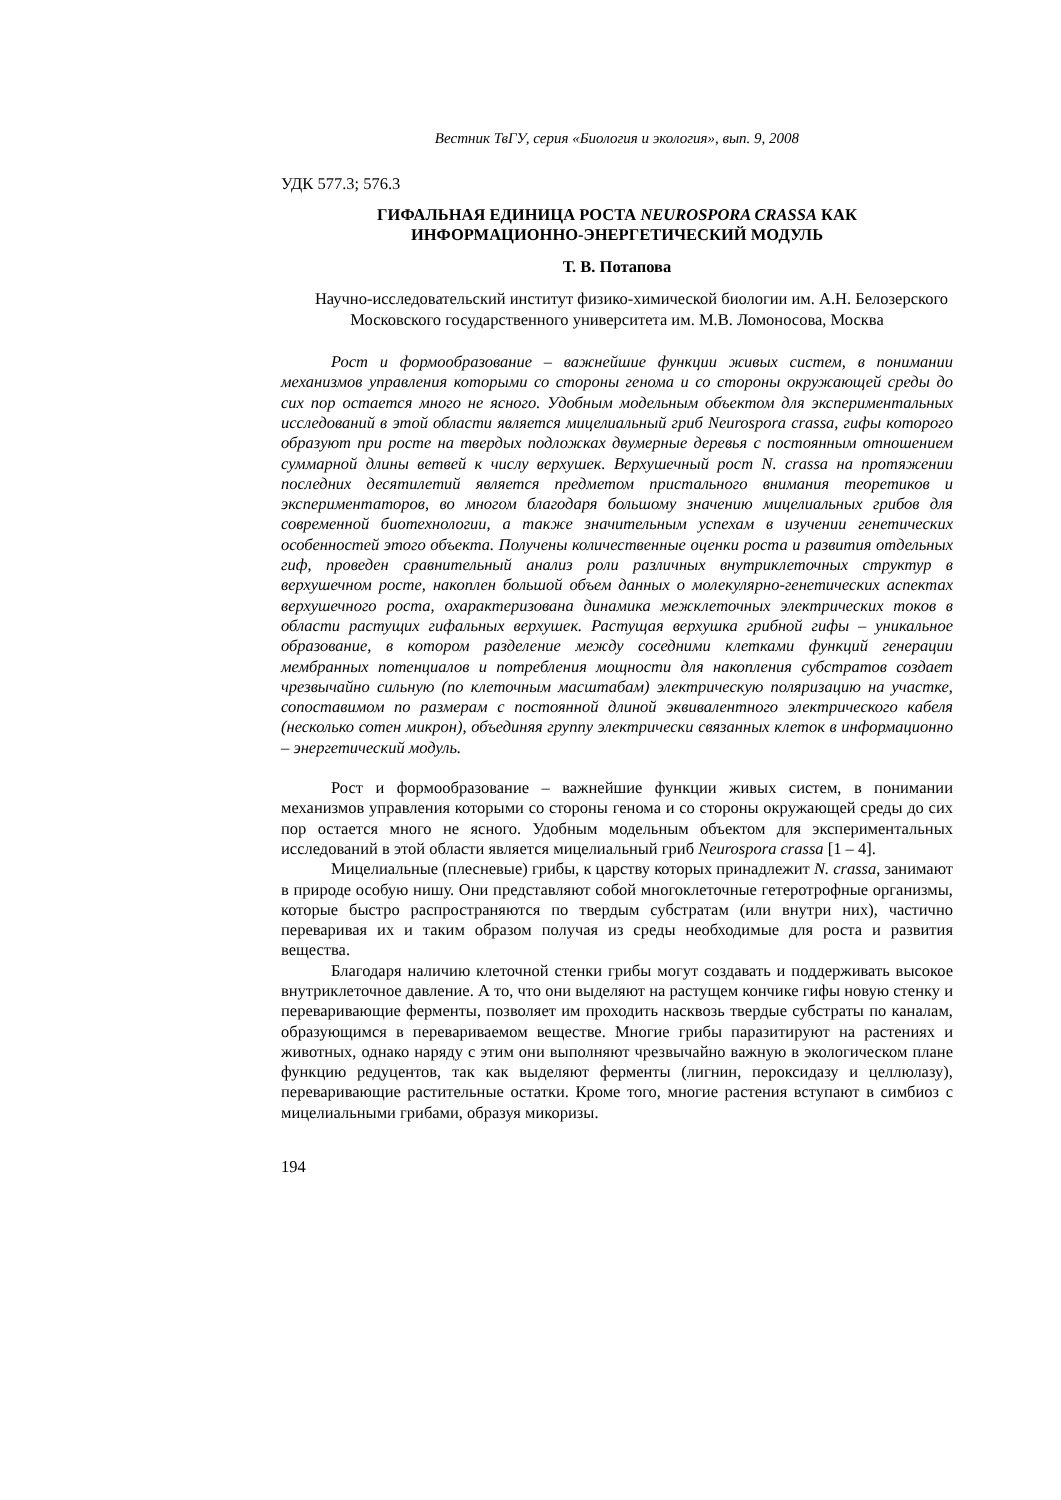Вестник ТвГУ, серия «Биология и экология», вып. 9, 2008
УДК 577.3; 576.3
ГИФАЛЬНАЯ ЕДИНИЦА РОСТА NEUROSPORA CRASSA КАК
ИНФОРМАЦИОННО-ЭНЕРГЕТИЧЕСКИЙ МОДУЛЬ
Т. В. Потапова
Научно-исследовательский институт физико-химической биологии им. А.Н. Белозерского Московского государственного университета им. М.В. Ломоносова, Москва
Рост и формообразование – важнейшие функции живых систем, в понимании механизмов управления которыми со стороны генома и со стороны окружающей среды до сих пор остается много не ясного. Удобным модельным объектом для экспериментальных исследований в этой области является мицелиальный гриб Neurospora crassa, гифы которого образуют при росте на твердых подложках двумерные деревья с постоянным отношением суммарной длины ветвей к числу верхушек. Верхушечный рост N. crassa на протяжении последних десятилетий является предметом пристального внимания теоретиков и экспериментаторов, во многом благодаря большому значению мицелиальных грибов для современной биотехнологии, а также значительным успехам в изучении генетических особенностей этого объекта. Получены количественные оценки роста и развития отдельных гиф, проведен сравнительный анализ роли различных внутриклеточных структур в верхушечном росте, накоплен большой объем данных о молекулярно-генетических аспектах верхушечного роста, охарактеризована динамика межклеточных электрических токов в области растущих гифальных верхушек. Растущая верхушка грибной гифы – уникальное образование, в котором разделение между соседними клетками функций генерации мембранных потенциалов и потребления мощности для накопления субстратов создает чрезвычайно сильную (по клеточным масштабам) электрическую поляризацию на участке, сопоставимом по размерам с постоянной длиной эквивалентного электрического кабеля (несколько сотен микрон), объединяя группу электрически связанных клеток в информационно – энергетический модуль.
Рост и формообразование – важнейшие функции живых систем, в понимании механизмов управления которыми со стороны генома и со стороны окружающей среды до сих пор остается много не ясного. Удобным модельным объектом для экспериментальных исследований в этой области является мицелиальный гриб Neurospora crassa [1 – 4].
Мицелиальные (плесневые) грибы, к царству которых принадлежит N. crassa, занимают в природе особую нишу. Они представляют собой многоклеточные гетеротрофные организмы, которые быстро распространяются по твердым субстратам (или внутри них), частично переваривая их и таким образом получая из среды необходимые для роста и развития вещества.
Благодаря наличию клеточной стенки грибы могут создавать и поддерживать высокое внутриклеточное давление. А то, что они выделяют на растущем кончике гифы новую стенку и переваривающие ферменты, позволяет им проходить насквозь твердые субстраты по каналам, образующимся в перевариваемом веществе. Многие грибы паразитируют на растениях и животных, однако наряду с этим они выполняют чрезвычайно важную в экологическом плане функцию редуцентов, так как выделяют ферменты (лигнин, пероксидазу и целлюлазу), переваривающие растительные остатки. Кроме того, многие растения вступают в симбиоз с мицелиальными грибами, образуя микоризы.
194